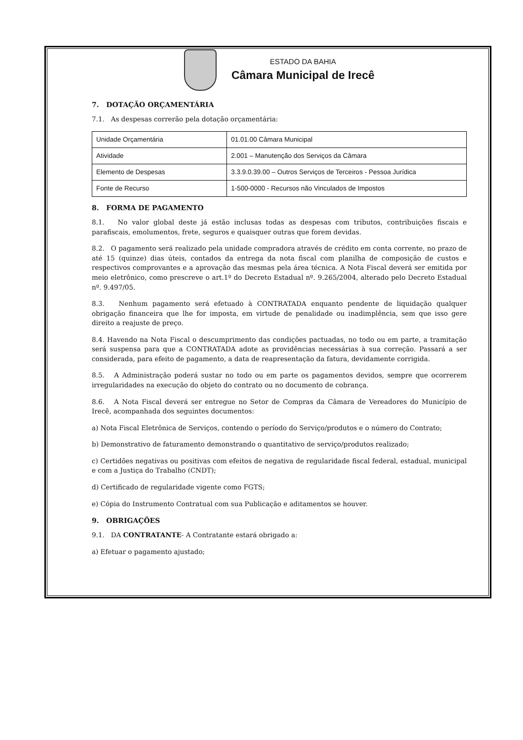ESTADO DA BAHIA
Câmara Municipal de Irecê
7. DOTAÇÃO ORÇAMENTÁRIA
7.1. As despesas correrão pela dotação orçamentária:
| Unidade Orçamentária | 01.01.00 Câmara Municipal |
| Atividade | 2.001 – Manutenção dos Serviços da Câmara |
| Elemento de Despesas | 3.3.9.0.39.00 – Outros Serviços de Terceiros - Pessoa Jurídica |
| Fonte de Recurso | 1-500-0000 - Recursos não Vinculados de Impostos |
8. FORMA DE PAGAMENTO
8.1. No valor global deste já estão inclusas todas as despesas com tributos, contribuições fiscais e parafiscais, emolumentos, frete, seguros e quaisquer outras que forem devidas.
8.2. O pagamento será realizado pela unidade compradora através de crédito em conta corrente, no prazo de até 15 (quinze) dias úteis, contados da entrega da nota fiscal com planilha de composição de custos e respectivos comprovantes e a aprovação das mesmas pela área técnica. A Nota Fiscal deverá ser emitida por meio eletrônico, como prescreve o art.1º do Decreto Estadual nº. 9.265/2004, alterado pelo Decreto Estadual nº. 9.497/05.
8.3. Nenhum pagamento será efetuado à CONTRATADA enquanto pendente de liquidação qualquer obrigação financeira que lhe for imposta, em virtude de penalidade ou inadimplência, sem que isso gere direito a reajuste de preço.
8.4. Havendo na Nota Fiscal o descumprimento das condições pactuadas, no todo ou em parte, a tramitação será suspensa para que a CONTRATADA adote as providências necessárias à sua correção. Passará a ser considerada, para efeito de pagamento, a data de reapresentação da fatura, devidamente corrigida.
8.5. A Administração poderá sustar no todo ou em parte os pagamentos devidos, sempre que ocorrerem irregularidades na execução do objeto do contrato ou no documento de cobrança.
8.6. A Nota Fiscal deverá ser entregue no Setor de Compras da Câmara de Vereadores do Município de Irecê, acompanhada dos seguintes documentos:
a) Nota Fiscal Eletrônica de Serviços, contendo o período do Serviço/produtos e o número do Contrato;
b) Demonstrativo de faturamento demonstrando o quantitativo de serviço/produtos realizado;
c) Certidões negativas ou positivas com efeitos de negativa de regularidade fiscal federal, estadual, municipal e com a Justiça do Trabalho (CNDT);
d) Certificado de regularidade vigente como FGTS;
e) Cópia do Instrumento Contratual com sua Publicação e aditamentos se houver.
9. OBRIGAÇÕES
9.1. DA CONTRATANTE- A Contratante estará obrigado a:
a) Efetuar o pagamento ajustado;